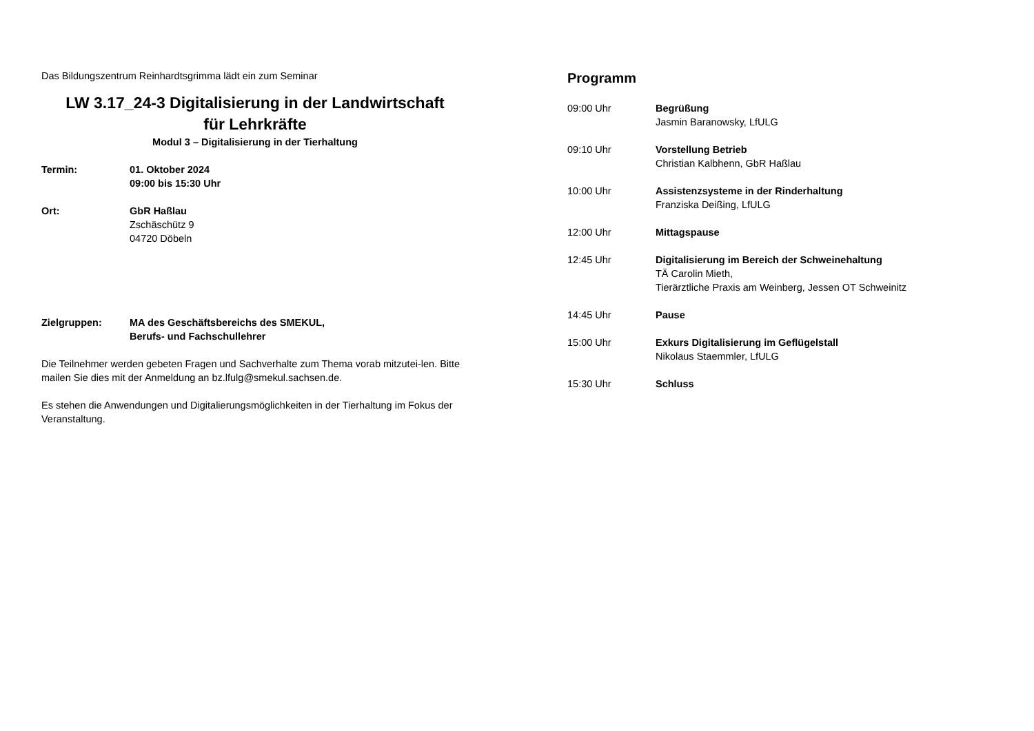Das Bildungszentrum Reinhardtsgrimma lädt ein zum Seminar
LW 3.17_24-3 Digitalisierung in der Landwirtschaft
für Lehrkräfte
Modul 3 – Digitalisierung in der Tierhaltung
| Termin: | 01. Oktober 2024 09:00 bis 15:30 Uhr |
| Ort: | GbR Haßlau Zschäschütz 9 04720 Döbeln |
| Zielgruppen: | MA des Geschäftsbereichs des SMEKUL, Berufs- und Fachschullehrer |
Die Teilnehmer werden gebeten Fragen und Sachverhalte zum Thema vorab mitzutei-len. Bitte mailen Sie dies mit der Anmeldung an bz.lfulg@smekul.sachsen.de.
Es stehen die Anwendungen und Digitalierungsmöglichkeiten in der Tierhaltung im Fokus der Veranstaltung.
Programm
| 09:00 Uhr | Begrüßung Jasmin Baranowsky, LfULG |
| 09:10 Uhr | Vorstellung Betrieb Christian Kalbhenn, GbR Haßlau |
| 10:00 Uhr | Assistenzsysteme in der Rinderhaltung Franziska Deißing, LfULG |
| 12:00 Uhr | Mittagspause |
| 12:45 Uhr | Digitalisierung im Bereich der Schweinehaltung TÄ Carolin Mieth, Tierärztliche Praxis am Weinberg, Jessen OT Schweinitz |
| 14:45 Uhr | Pause |
| 15:00 Uhr | Exkurs Digitalisierung im Geflügelstall Nikolaus Staemmler, LfULG |
| 15:30 Uhr | Schluss |